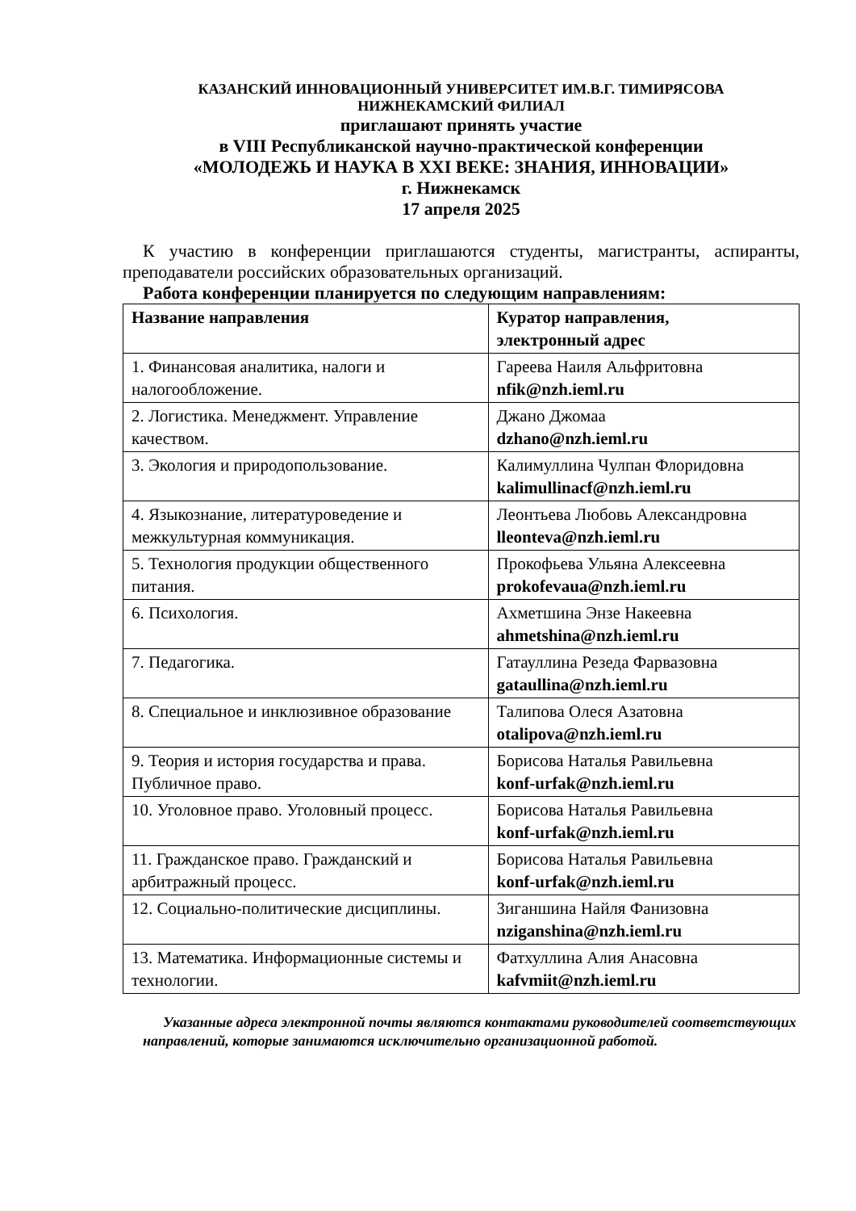КАЗАНСКИЙ ИННОВАЦИОННЫЙ УНИВЕРСИТЕТ ИМ.В.Г. ТИМИРЯСОВА
НИЖНЕКАМСКИЙ ФИЛИАЛ
приглашают принять участие
в VIII Республиканской научно-практической конференции
«МОЛОДЕЖЬ И НАУКА В XXI ВЕКЕ: ЗНАНИЯ, ИННОВАЦИИ»
г. Нижнекамск
17 апреля 2025
К участию в конференции приглашаются студенты, магистранты, аспиранты, преподаватели российских образовательных организаций.
Работа конференции планируется по следующим направлениям:
| Название направления | Куратор направления, электронный адрес |
| --- | --- |
| 1. Финансовая аналитика, налоги и налогообложение. | Гареева Наиля Альфритовна nfik@nzh.ieml.ru |
| 2. Логистика. Менеджмент. Управление качеством. | Джано Джомаа dzhano@nzh.ieml.ru |
| 3. Экология и природопользование. | Калимуллина Чулпан Флоридовна kalimullinacf@nzh.ieml.ru |
| 4. Языкознание, литературоведение и межкультурная коммуникация. | Леонтьева Любовь Александровна lleonteva@nzh.ieml.ru |
| 5. Технология продукции общественного питания. | Прокофьева Ульяна Алексеевна prokofevaua@nzh.ieml.ru |
| 6. Психология. | Ахметшина Энзе Накеевна ahmetshina@nzh.ieml.ru |
| 7. Педагогика. | Гатауллина Резеда Фарвазовна gataullina@nzh.ieml.ru |
| 8. Специальное и инклюзивное образование | Талипова Олеся Азатовна otalipova@nzh.ieml.ru |
| 9. Теория и история государства и права. Публичное право. | Борисова Наталья Равильевна konf-urfak@nzh.ieml.ru |
| 10. Уголовное право. Уголовный процесс. | Борисова Наталья Равильевна konf-urfak@nzh.ieml.ru |
| 11. Гражданское право. Гражданский и арбитражный процесс. | Борисова Наталья Равильевна konf-urfak@nzh.ieml.ru |
| 12. Социально-политические дисциплины. | Зиганшина Найля Фанизовна nziganshina@nzh.ieml.ru |
| 13. Математика. Информационные системы и технологии. | Фатхуллина Алия Анасовна kafvmiit@nzh.ieml.ru |
Указанные адреса электронной почты являются контактами руководителей соответствующих направлений, которые занимаются исключительно организационной работой.